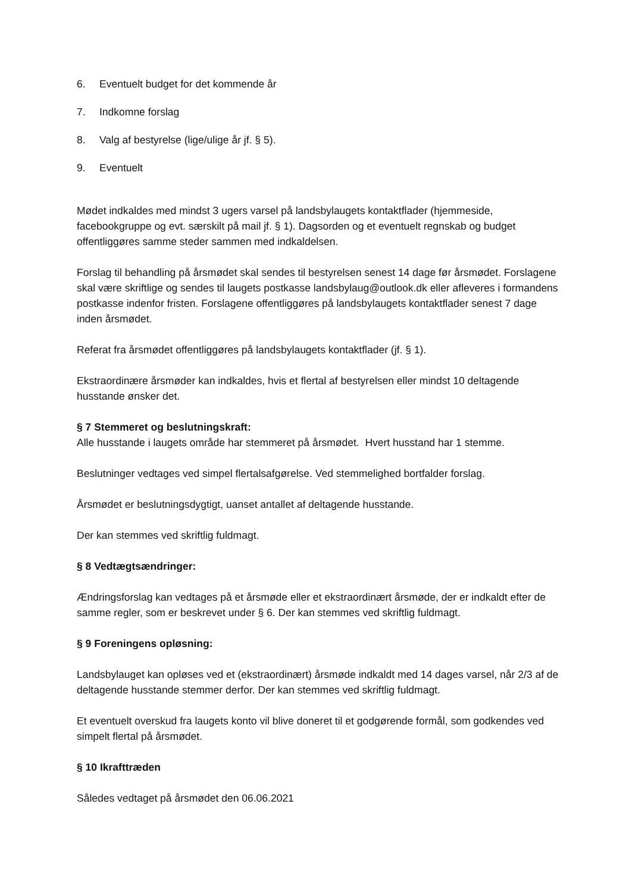6. Eventuelt budget for det kommende år
7. Indkomne forslag
8. Valg af bestyrelse (lige/ulige år jf. § 5).
9. Eventuelt
Mødet indkaldes med mindst 3 ugers varsel på landsbylaugets kontaktflader (hjemmeside, facebookgruppe og evt. særskilt på mail jf. § 1). Dagsorden og et eventuelt regnskab og budget offentliggøres samme steder sammen med indkaldelsen.
Forslag til behandling på årsmødet skal sendes til bestyrelsen senest 14 dage før årsmødet. Forslagene skal være skriftlige og sendes til laugets postkasse landsbylaug@outlook.dk eller afleveres i formandens postkasse indenfor fristen. Forslagene offentliggøres på landsbylaugets kontaktflader senest 7 dage inden årsmødet.
Referat fra årsmødet offentliggøres på landsbylaugets kontaktflader (jf. § 1).
Ekstraordinære årsmøder kan indkaldes, hvis et flertal af bestyrelsen eller mindst 10 deltagende husstande ønsker det.
§ 7 Stemmeret og beslutningskraft:
Alle husstande i laugets område har stemmeret på årsmødet. Hvert husstand har 1 stemme.
Beslutninger vedtages ved simpel flertalsafgørelse. Ved stemmelighed bortfalder forslag.
Årsmødet er beslutningsdygtigt, uanset antallet af deltagende husstande.
Der kan stemmes ved skriftlig fuldmagt.
§ 8 Vedtægtsændringer:
Ændringsforslag kan vedtages på et årsmøde eller et ekstraordinært årsmøde, der er indkaldt efter de samme regler, som er beskrevet under § 6. Der kan stemmes ved skriftlig fuldmagt.
§ 9 Foreningens opløsning:
Landsbylauget kan opløses ved et (ekstraordinært) årsmøde indkaldt med 14 dages varsel, når 2/3 af de deltagende husstande stemmer derfor. Der kan stemmes ved skriftlig fuldmagt.
Et eventuelt overskud fra laugets konto vil blive doneret til et godgørende formål, som godkendes ved simpelt flertal på årsmødet.
§ 10 Ikrafttræden
Således vedtaget på årsmødet den 06.06.2021